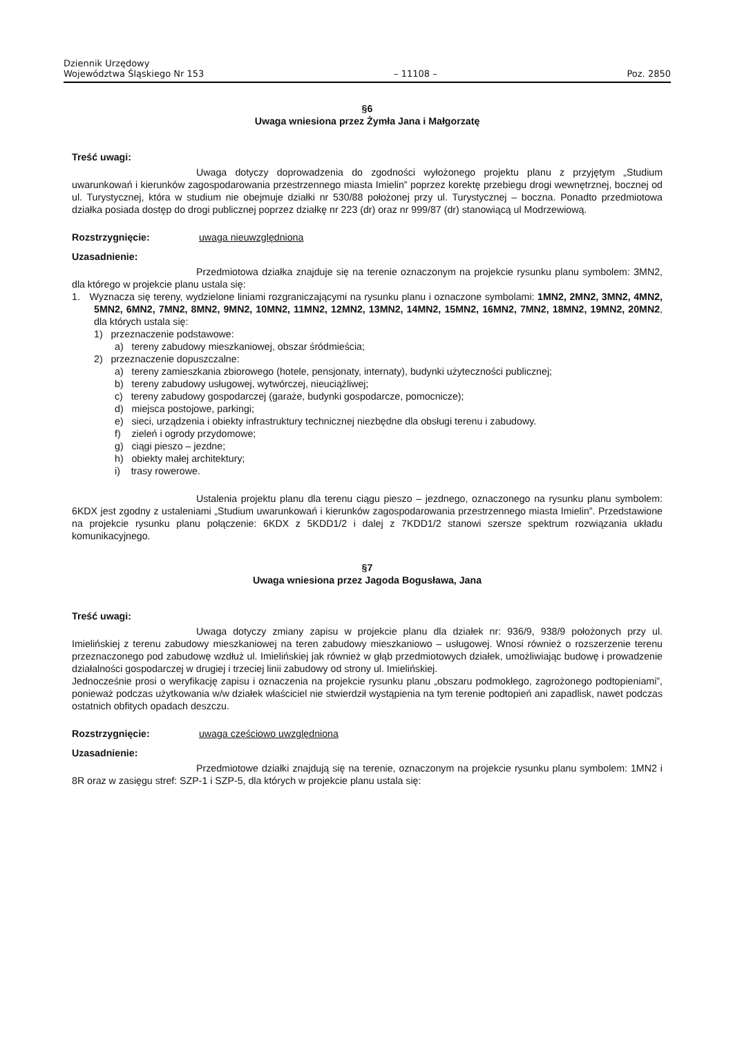Dziennik Urzędowy
Województwa Śląskiego Nr 153
– 11108 –
Poz. 2850
§6
Uwaga wniesiona przez Żymła Jana i Małgorzatę
Treść uwagi:
Uwaga dotyczy doprowadzenia do zgodności wyłożonego projektu planu z przyjętym „Studium uwarunkowań i kierunków zagospodarowania przestrzennego miasta Imielin” poprzez korektę przebiegu drogi wewnętrznej, bocznej od ul. Turystycznej, która w studium nie obejmuje działki nr 530/88 położonej przy ul. Turystycznej – boczna. Ponadto przedmiotowa działka posiada dostęp do drogi publicznej poprzez działkę nr 223 (dr) oraz nr 999/87 (dr) stanowiącą ul Modrzewiową.
Rozstrzygnięcie: uwaga nieuwzględniona
Uzasadnienie:
Przedmiotowa działka znajduje się na terenie oznaczonym na projekcie rysunku planu symbolem: 3MN2, dla którego w projekcie planu ustala się:
1. Wyznacza się tereny, wydzielone liniami rozgraniczającymi na rysunku planu i oznaczone symbolami: 1MN2, 2MN2, 3MN2, 4MN2, 5MN2, 6MN2, 7MN2, 8MN2, 9MN2, 10MN2, 11MN2, 12MN2, 13MN2, 14MN2, 15MN2, 16MN2, 7MN2, 18MN2, 19MN2, 20MN2, dla których ustala się:
1) przeznaczenie podstawowe:
a) tereny zabudowy mieszkaniowej, obszar śródmieścia;
2) przeznaczenie dopuszczalne:
a) tereny zamieszkania zbiorowego (hotele, pensjonaty, internaty), budynki użyteczności publicznej;
b) tereny zabudowy usługowej, wytwórczej, nieuciążliwej;
c) tereny zabudowy gospodarczej (garaże, budynki gospodarcze, pomocnicze);
d) miejsca postojowe, parkingi;
e) sieci, urządzenia i obiekty infrastruktury technicznej niezbędne dla obsługi terenu i zabudowy.
f) zieleń i ogrody przydomowe;
g) ciągi pieszo – jezdne;
h) obiekty małej architektury;
i) trasy rowerowe.
Ustalenia projektu planu dla terenu ciągu pieszo – jezdnego, oznaczonego na rysunku planu symbolem: 6KDX jest zgodny z ustaleniami „Studium uwarunkowań i kierunków zagospodarowania przestrzennego miasta Imielin”. Przedstawione na projekcie rysunku planu połączenie: 6KDX z 5KDD1/2 i dalej z 7KDD1/2 stanowi szersze spektrum rozwiązania układu komunikacyjnego.
§7
Uwaga wniesiona przez Jagoda Bogusława, Jana
Treść uwagi:
Uwaga dotyczy zmiany zapisu w projekcie planu dla działek nr: 936/9, 938/9 położonych przy ul. Imielińskiej z terenu zabudowy mieszkaniowej na teren zabudowy mieszkaniowo – usługowej. Wnosi również o rozszerzenie terenu przeznaczonego pod zabudowę wzdłuż ul. Imielińskiej jak również w głąb przedmiotowych działek, umożliwiając budowę i prowadzenie działalności gospodarczej w drugiej i trzeciej linii zabudowy od strony ul. Imielińskiej.
Jednocześnie prosi o weryfikację zapisu i oznaczenia na projekcie rysunku planu „obszaru podmokłego, zagrożonego podtopieniami”, ponieważ podczas użytkowania w/w działek właściciel nie stwierdził wystąpienia na tym terenie podtopień ani zapadlisk, nawet podczas ostatnich obfitych opadach deszczu.
Rozstrzygnięcie: uwaga częściowo uwzględniona
Uzasadnienie:
Przedmiotowe działki znajdują się na terenie, oznaczonym na projekcie rysunku planu symbolem: 1MN2 i 8R oraz w zasięgu stref: SZP-1 i SZP-5, dla których w projekcie planu ustala się: